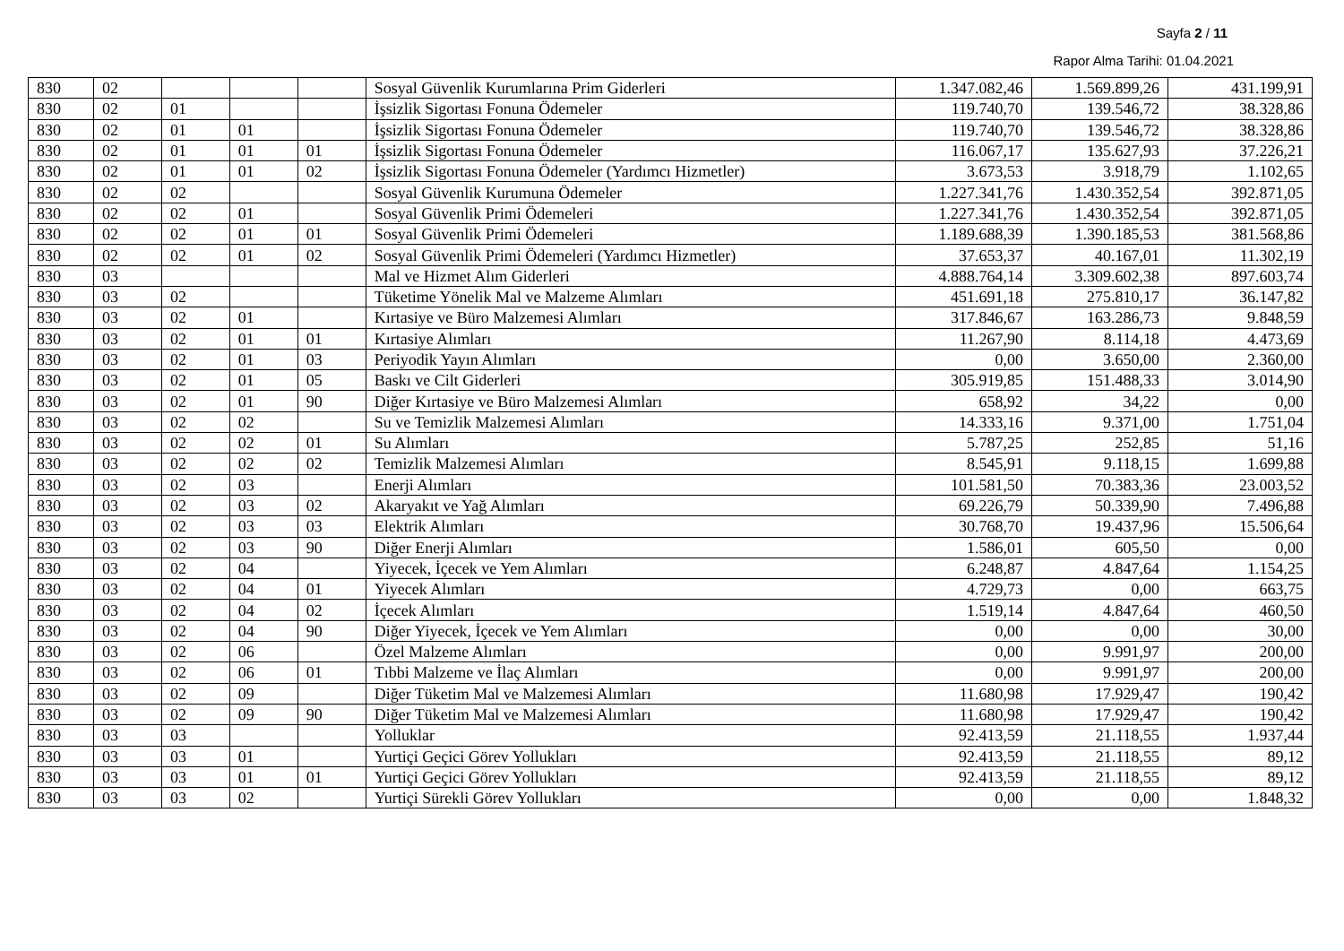Sayfa 2 / 11
Rapor Alma Tarihi: 01.04.2021
| 830 | 02 | | | | Sosyal Güvenlik Kurumlarına Prim Giderleri | 1.347.082,46 | 1.569.899,26 | 431.199,91 |
| 830 | 02 | 01 | | | İşsizlik Sigortası Fonuna Ödemeler | 119.740,70 | 139.546,72 | 38.328,86 |
| 830 | 02 | 01 | 01 | | İşsizlik Sigortası Fonuna Ödemeler | 119.740,70 | 139.546,72 | 38.328,86 |
| 830 | 02 | 01 | 01 | 01 | İşsizlik Sigortası Fonuna Ödemeler | 116.067,17 | 135.627,93 | 37.226,21 |
| 830 | 02 | 01 | 01 | 02 | İşsizlik Sigortası Fonuna Ödemeler (Yardımcı Hizmetler) | 3.673,53 | 3.918,79 | 1.102,65 |
| 830 | 02 | 02 | | | Sosyal Güvenlik Kurumuna Ödemeler | 1.227.341,76 | 1.430.352,54 | 392.871,05 |
| 830 | 02 | 02 | 01 | | Sosyal Güvenlik Primi Ödemeleri | 1.227.341,76 | 1.430.352,54 | 392.871,05 |
| 830 | 02 | 02 | 01 | 01 | Sosyal Güvenlik Primi Ödemeleri | 1.189.688,39 | 1.390.185,53 | 381.568,86 |
| 830 | 02 | 02 | 01 | 02 | Sosyal Güvenlik Primi Ödemeleri (Yardımcı Hizmetler) | 37.653,37 | 40.167,01 | 11.302,19 |
| 830 | 03 | | | | Mal ve Hizmet Alım Giderleri | 4.888.764,14 | 3.309.602,38 | 897.603,74 |
| 830 | 03 | 02 | | | Tüketime Yönelik Mal ve Malzeme Alımları | 451.691,18 | 275.810,17 | 36.147,82 |
| 830 | 03 | 02 | 01 | | Kırtasiye ve Büro Malzemesi Alımları | 317.846,67 | 163.286,73 | 9.848,59 |
| 830 | 03 | 02 | 01 | 01 | Kırtasiye Alımları | 11.267,90 | 8.114,18 | 4.473,69 |
| 830 | 03 | 02 | 01 | 03 | Periyodik Yayın Alımları | 0,00 | 3.650,00 | 2.360,00 |
| 830 | 03 | 02 | 01 | 05 | Baskı ve Cilt Giderleri | 305.919,85 | 151.488,33 | 3.014,90 |
| 830 | 03 | 02 | 01 | 90 | Diğer Kırtasiye ve Büro Malzemesi Alımları | 658,92 | 34,22 | 0,00 |
| 830 | 03 | 02 | 02 | | Su ve Temizlik Malzemesi Alımları | 14.333,16 | 9.371,00 | 1.751,04 |
| 830 | 03 | 02 | 02 | 01 | Su Alımları | 5.787,25 | 252,85 | 51,16 |
| 830 | 03 | 02 | 02 | 02 | Temizlik Malzemesi Alımları | 8.545,91 | 9.118,15 | 1.699,88 |
| 830 | 03 | 02 | 03 | | Enerji Alımları | 101.581,50 | 70.383,36 | 23.003,52 |
| 830 | 03 | 02 | 03 | 02 | Akaryakıt ve Yağ Alımları | 69.226,79 | 50.339,90 | 7.496,88 |
| 830 | 03 | 02 | 03 | 03 | Elektrik Alımları | 30.768,70 | 19.437,96 | 15.506,64 |
| 830 | 03 | 02 | 03 | 90 | Diğer Enerji Alımları | 1.586,01 | 605,50 | 0,00 |
| 830 | 03 | 02 | 04 | | Yiyecek, İçecek ve Yem Alımları | 6.248,87 | 4.847,64 | 1.154,25 |
| 830 | 03 | 02 | 04 | 01 | Yiyecek Alımları | 4.729,73 | 0,00 | 663,75 |
| 830 | 03 | 02 | 04 | 02 | İçecek Alımları | 1.519,14 | 4.847,64 | 460,50 |
| 830 | 03 | 02 | 04 | 90 | Diğer Yiyecek, İçecek ve Yem Alımları | 0,00 | 0,00 | 30,00 |
| 830 | 03 | 02 | 06 | | Özel Malzeme Alımları | 0,00 | 9.991,97 | 200,00 |
| 830 | 03 | 02 | 06 | 01 | Tıbbi Malzeme ve İlaç Alımları | 0,00 | 9.991,97 | 200,00 |
| 830 | 03 | 02 | 09 | | Diğer Tüketim Mal ve Malzemesi Alımları | 11.680,98 | 17.929,47 | 190,42 |
| 830 | 03 | 02 | 09 | 90 | Diğer Tüketim Mal ve Malzemesi Alımları | 11.680,98 | 17.929,47 | 190,42 |
| 830 | 03 | 03 | | | Yolluklar | 92.413,59 | 21.118,55 | 1.937,44 |
| 830 | 03 | 03 | 01 | | Yurtiçi Geçici Görev Yollukları | 92.413,59 | 21.118,55 | 89,12 |
| 830 | 03 | 03 | 01 | 01 | Yurtiçi Geçici Görev Yollukları | 92.413,59 | 21.118,55 | 89,12 |
| 830 | 03 | 03 | 02 | | Yurtiçi Sürekli Görev Yollukları | 0,00 | 0,00 | 1.848,32 |